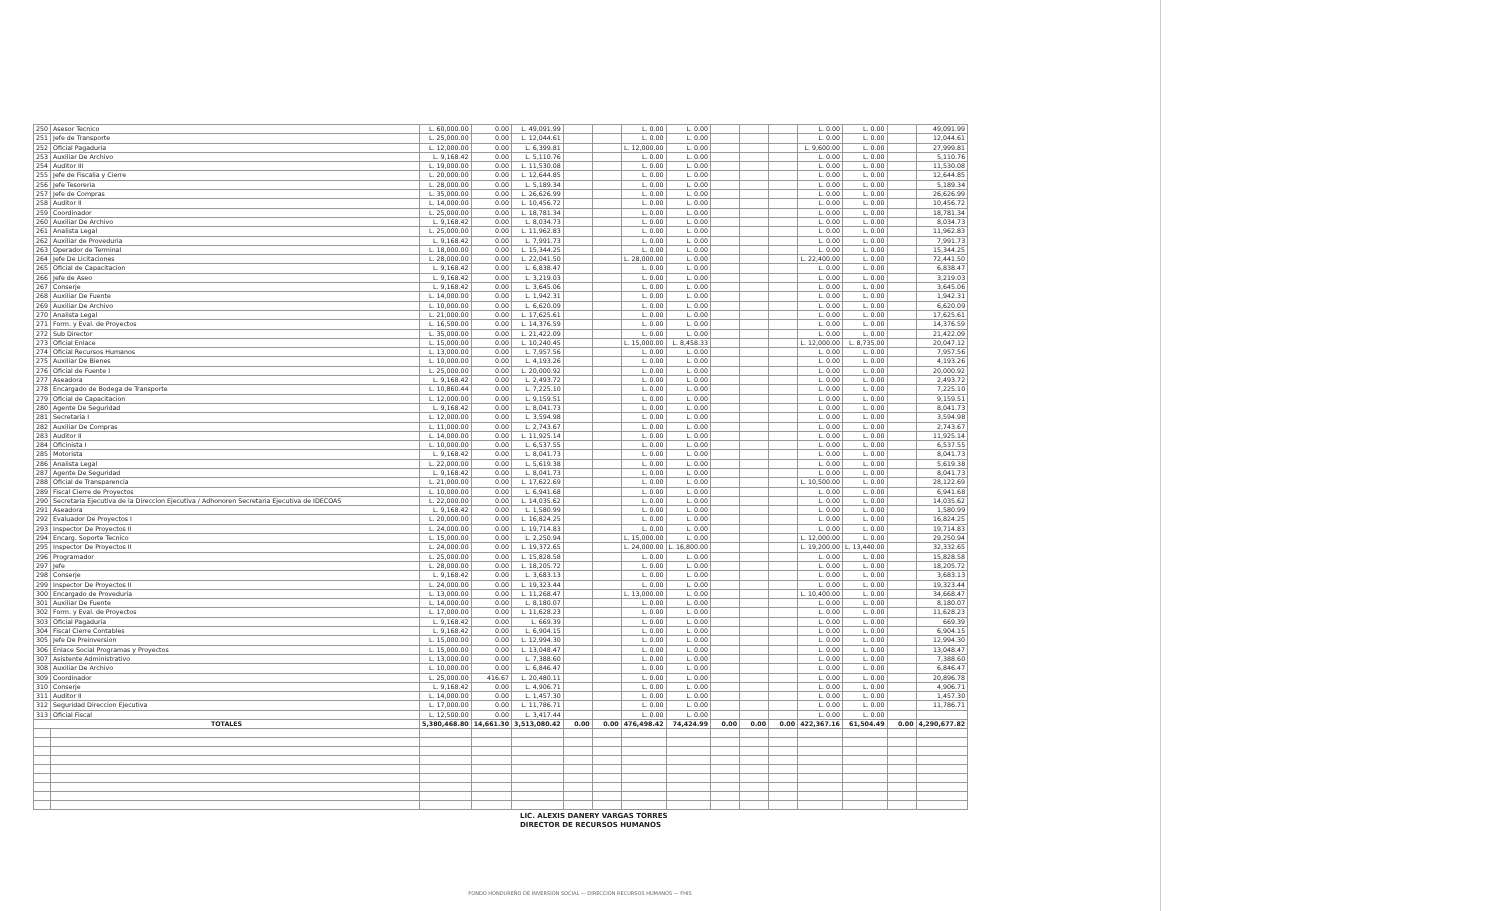| 250 | Asesor Tecnico | L. 60,000.00 | 0.00 | L. 49,091.99 | | | L. 0.00 | L. 0.00 | | | | L. 0.00 | L. 0.00 | | 49,091.99 |
| 251 | Jefe de Transporte | L. 25,000.00 | 0.00 | L. 12,044.61 | | | L. 0.00 | L. 0.00 | | | | L. 0.00 | L. 0.00 | | 12,044.61 |
| 252 | Oficial Pagaduria | L. 12,000.00 | 0.00 | L. 6,399.81 | | | L. 12,000.00 | L. 0.00 | | | | L. 9,600.00 | L. 0.00 | | 27,999.81 |
| 253 | Auxiliar De Archivo | L. 9,168.42 | 0.00 | L. 5,110.76 | | | L. 0.00 | L. 0.00 | | | | L. 0.00 | L. 0.00 | | 5,110.76 |
| 254 | Auditor III | L. 19,000.00 | 0.00 | L. 11,530.08 | | | L. 0.00 | L. 0.00 | | | | L. 0.00 | L. 0.00 | | 11,530.08 |
| 255 | Jefe de Fiscalia y Cierre | L. 20,000.00 | 0.00 | L. 12,644.85 | | | L. 0.00 | L. 0.00 | | | | L. 0.00 | L. 0.00 | | 12,644.85 |
| 256 | Jefe Tesoreria | L. 28,000.00 | 0.00 | L. 5,189.34 | | | L. 0.00 | L. 0.00 | | | | L. 0.00 | L. 0.00 | | 5,189.34 |
| 257 | Jefe de Compras | L. 35,000.00 | 0.00 | L. 26,626.99 | | | L. 0.00 | L. 0.00 | | | | L. 0.00 | L. 0.00 | | 26,626.99 |
| 258 | Auditor II | L. 14,000.00 | 0.00 | L. 10,456.72 | | | L. 0.00 | L. 0.00 | | | | L. 0.00 | L. 0.00 | | 10,456.72 |
| 259 | Coordinador | L. 25,000.00 | 0.00 | L. 18,781.34 | | | L. 0.00 | L. 0.00 | | | | L. 0.00 | L. 0.00 | | 18,781.34 |
| 260 | Auxiliar De Archivo | L. 9,168.42 | 0.00 | L. 8,034.73 | | | L. 0.00 | L. 0.00 | | | | L. 0.00 | L. 0.00 | | 8,034.73 |
| 261 | Analista Legal | L. 25,000.00 | 0.00 | L. 11,962.83 | | | L. 0.00 | L. 0.00 | | | | L. 0.00 | L. 0.00 | | 11,962.83 |
| 262 | Auxiliar de Proveduria | L. 9,168.42 | 0.00 | L. 7,991.73 | | | L. 0.00 | L. 0.00 | | | | L. 0.00 | L. 0.00 | | 7,991.73 |
| 263 | Operador de Terminal | L. 18,000.00 | 0.00 | L. 15,344.25 | | | L. 0.00 | L. 0.00 | | | | L. 0.00 | L. 0.00 | | 15,344.25 |
| 264 | Jefe De Licitaciones | L. 28,000.00 | 0.00 | L. 22,041.50 | | | L. 28,000.00 | L. 0.00 | | | | L. 22,400.00 | L. 0.00 | | 72,441.50 |
| 265 | Oficial de Capacitacion | L. 9,168.42 | 0.00 | L. 6,838.47 | | | L. 0.00 | L. 0.00 | | | | L. 0.00 | L. 0.00 | | 6,838.47 |
| 266 | Jefe de Aseo | L. 9,168.42 | 0.00 | L. 3,219.03 | | | L. 0.00 | L. 0.00 | | | | L. 0.00 | L. 0.00 | | 3,219.03 |
| 267 | Conserje | L. 9,168.42 | 0.00 | L. 3,645.06 | | | L. 0.00 | L. 0.00 | | | | L. 0.00 | L. 0.00 | | 3,645.06 |
| 268 | Auxiliar De Fuente | L. 14,000.00 | 0.00 | L. 1,942.31 | | | L. 0.00 | L. 0.00 | | | | L. 0.00 | L. 0.00 | | 1,942.31 |
| 269 | Auxiliar De Archivo | L. 10,000.00 | 0.00 | L. 6,620.09 | | | L. 0.00 | L. 0.00 | | | | L. 0.00 | L. 0.00 | | 6,620.09 |
| 270 | Analista Legal | L. 21,000.00 | 0.00 | L. 17,625.61 | | | L. 0.00 | L. 0.00 | | | | L. 0.00 | L. 0.00 | | 17,625.61 |
| 271 | Form. y Eval. de Proyectos | L. 16,500.00 | 0.00 | L. 14,376.59 | | | L. 0.00 | L. 0.00 | | | | L. 0.00 | L. 0.00 | | 14,376.59 |
| 272 | Sub Director | L. 35,000.00 | 0.00 | L. 21,422.09 | | | L. 0.00 | L. 0.00 | | | | L. 0.00 | L. 0.00 | | 21,422.09 |
| 273 | Oficial Enlace | L. 15,000.00 | 0.00 | L. 10,240.45 | | | L. 15,000.00 | L. 8,458.33 | | | | L. 12,000.00 | L. 8,735.00 | | 20,047.12 |
| 274 | Oficial Recursos Humanos | L. 13,000.00 | 0.00 | L. 7,957.56 | | | L. 0.00 | L. 0.00 | | | | L. 0.00 | L. 0.00 | | 7,957.56 |
| 275 | Auxiliar De Bienes | L. 10,000.00 | 0.00 | L. 4,193.26 | | | L. 0.00 | L. 0.00 | | | | L. 0.00 | L. 0.00 | | 4,193.26 |
| 276 | Oficial de Fuente I | L. 25,000.00 | 0.00 | L. 20,000.92 | | | L. 0.00 | L. 0.00 | | | | L. 0.00 | L. 0.00 | | 20,000.92 |
| 277 | Aseadora | L. 9,168.42 | 0.00 | L. 2,493.72 | | | L. 0.00 | L. 0.00 | | | | L. 0.00 | L. 0.00 | | 2,493.72 |
| 278 | Encargado de Bodega de Transporte | L. 10,860.44 | 0.00 | L. 7,225.10 | | | L. 0.00 | L. 0.00 | | | | L. 0.00 | L. 0.00 | | 7,225.10 |
| 279 | Oficial de Capacitacion | L. 12,000.00 | 0.00 | L. 9,159.51 | | | L. 0.00 | L. 0.00 | | | | L. 0.00 | L. 0.00 | | 9,159.51 |
| 280 | Agente De Seguridad | L. 9,168.42 | 0.00 | L. 8,041.73 | | | L. 0.00 | L. 0.00 | | | | L. 0.00 | L. 0.00 | | 8,041.73 |
| 281 | Secretaria I | L. 12,000.00 | 0.00 | L. 3,594.98 | | | L. 0.00 | L. 0.00 | | | | L. 0.00 | L. 0.00 | | 3,594.98 |
| 282 | Auxiliar De Compras | L. 11,000.00 | 0.00 | L. 2,743.67 | | | L. 0.00 | L. 0.00 | | | | L. 0.00 | L. 0.00 | | 2,743.67 |
| 283 | Auditor II | L. 14,000.00 | 0.00 | L. 11,925.14 | | | L. 0.00 | L. 0.00 | | | | L. 0.00 | L. 0.00 | | 11,925.14 |
| 284 | Oficinista I | L. 10,000.00 | 0.00 | L. 6,537.55 | | | L. 0.00 | L. 0.00 | | | | L. 0.00 | L. 0.00 | | 6,537.55 |
| 285 | Motorista | L. 9,168.42 | 0.00 | L. 8,041.73 | | | L. 0.00 | L. 0.00 | | | | L. 0.00 | L. 0.00 | | 8,041.73 |
| 286 | Analista Legal | L. 22,000.00 | 0.00 | L. 5,619.38 | | | L. 0.00 | L. 0.00 | | | | L. 0.00 | L. 0.00 | | 5,619.38 |
| 287 | Agente De Seguridad | L. 9,168.42 | 0.00 | L. 8,041.73 | | | L. 0.00 | L. 0.00 | | | | L. 0.00 | L. 0.00 | | 8,041.73 |
| 288 | Oficial de Transparencia | L. 21,000.00 | 0.00 | L. 17,622.69 | | | L. 0.00 | L. 0.00 | | | | L. 10,500.00 | L. 0.00 | | 28,122.69 |
| 289 | Fiscal Cierre de Proyectos | L. 10,000.00 | 0.00 | L. 6,941.68 | | | L. 0.00 | L. 0.00 | | | | L. 0.00 | L. 0.00 | | 6,941.68 |
| 290 | Secretaria Ejecutiva de la Direccion Ejecutiva / Adhonoren Secretaria Ejecutiva de IDECOAS | L. 22,000.00 | 0.00 | L. 14,035.62 | | | L. 0.00 | L. 0.00 | | | | L. 0.00 | L. 0.00 | | 14,035.62 |
| 291 | Aseadora | L. 9,168.42 | 0.00 | L. 1,580.99 | | | L. 0.00 | L. 0.00 | | | | L. 0.00 | L. 0.00 | | 1,580.99 |
| 292 | Evaluador De Proyectos I | L. 20,000.00 | 0.00 | L. 16,824.25 | | | L. 0.00 | L. 0.00 | | | | L. 0.00 | L. 0.00 | | 16,824.25 |
| 293 | Inspector De Proyectos II | L. 24,000.00 | 0.00 | L. 19,714.83 | | | L. 0.00 | L. 0.00 | | | | L. 0.00 | L. 0.00 | | 19,714.83 |
| 294 | Encarg. Soporte Tecnico | L. 15,000.00 | 0.00 | L. 2,250.94 | | | L. 15,000.00 | L. 0.00 | | | | L. 12,000.00 | L. 0.00 | | 29,250.94 |
| 295 | Inspector De Proyectos II | L. 24,000.00 | 0.00 | L. 19,372.65 | | | L. 24,000.00 | L. 16,800.00 | | | | L. 19,200.00 | L. 13,440.00 | | 32,332.65 |
| 296 | Programador | L. 25,000.00 | 0.00 | L. 15,828.58 | | | L. 0.00 | L. 0.00 | | | | L. 0.00 | L. 0.00 | | 15,828.58 |
| 297 | Jefe | L. 28,000.00 | 0.00 | L. 18,205.72 | | | L. 0.00 | L. 0.00 | | | | L. 0.00 | L. 0.00 | | 18,205.72 |
| 298 | Conserje | L. 9,168.42 | 0.00 | L. 3,683.13 | | | L. 0.00 | L. 0.00 | | | | L. 0.00 | L. 0.00 | | 3,683.13 |
| 299 | Inspector De Proyectos II | L. 24,000.00 | 0.00 | L. 19,323.44 | | | L. 0.00 | L. 0.00 | | | | L. 0.00 | L. 0.00 | | 19,323.44 |
| 300 | Encargado de Proveduria | L. 13,000.00 | 0.00 | L. 11,268.47 | | | L. 13,000.00 | L. 0.00 | | | | L. 10,400.00 | L. 0.00 | | 34,668.47 |
| 301 | Auxiliar De Fuente | L. 14,000.00 | 0.00 | L. 8,180.07 | | | L. 0.00 | L. 0.00 | | | | L. 0.00 | L. 0.00 | | 8,180.07 |
| 302 | Form. y Eval. de Proyectos | L. 17,000.00 | 0.00 | L. 11,628.23 | | | L. 0.00 | L. 0.00 | | | | L. 0.00 | L. 0.00 | | 11,628.23 |
| 303 | Oficial Pagaduria | L. 9,168.42 | 0.00 | L. 669.39 | | | L. 0.00 | L. 0.00 | | | | L. 0.00 | L. 0.00 | | 669.39 |
| 304 | Fiscal Cierre Contables | L. 9,168.42 | 0.00 | L. 6,904.15 | | | L. 0.00 | L. 0.00 | | | | L. 0.00 | L. 0.00 | | 6,904.15 |
| 305 | Jefe De Preinversion | L. 15,000.00 | 0.00 | L. 12,994.30 | | | L. 0.00 | L. 0.00 | | | | L. 0.00 | L. 0.00 | | 12,994.30 |
| 306 | Enlace Social Programas y Proyectos | L. 15,000.00 | 0.00 | L. 13,048.47 | | | L. 0.00 | L. 0.00 | | | | L. 0.00 | L. 0.00 | | 13,048.47 |
| 307 | Asistente Administrativo | L. 13,000.00 | 0.00 | L. 7,388.60 | | | L. 0.00 | L. 0.00 | | | | L. 0.00 | L. 0.00 | | 7,388.60 |
| 308 | Auxiliar De Archivo | L. 10,000.00 | 0.00 | L. 6,846.47 | | | L. 0.00 | L. 0.00 | | | | L. 0.00 | L. 0.00 | | 6,846.47 |
| 309 | Coordinador | L. 25,000.00 | 416.67 | L. 20,480.11 | | | L. 0.00 | L. 0.00 | | | | L. 0.00 | L. 0.00 | | 20,896.78 |
| 310 | Conserje | L. 9,168.42 | 0.00 | L. 4,906.71 | | | L. 0.00 | L. 0.00 | | | | L. 0.00 | L. 0.00 | | 4,906.71 |
| 311 | Auditor II | L. 14,000.00 | 0.00 | L. 1,457.30 | | | L. 0.00 | L. 0.00 | | | | L. 0.00 | L. 0.00 | | 1,457.30 |
| 312 | Seguridad Direccion Ejecutiva | L. 17,000.00 | 0.00 | L. 11,786.71 | | | L. 0.00 | L. 0.00 | | | | L. 0.00 | L. 0.00 | | 11,786.71 |
| 313 | Oficial Fiscal | L. 12,500.00 | 0.00 | L. 3,417.44 | | | L. 0.00 | L. 0.00 | | | | L. 0.00 | L. 0.00 | | |
| TOTALES | | 5,380,468.80 | 14,661.30 | 3,513,080.42 | 0.00 | 0.00 | 476,498.42 | 74,424.99 | 0.00 | 0.00 | 0.00 | 422,367.16 | 61,504.49 | 0.00 | 4,290,677.82 |
LIC. ALEXIS DANERY VARGAS TORRES
DIRECTOR DE RECURSOS HUMANOS
FONDO HONDUREÑO DE INVERSION SOCIAL — DIRECCION RECURSOS HUMANOS — FHIS